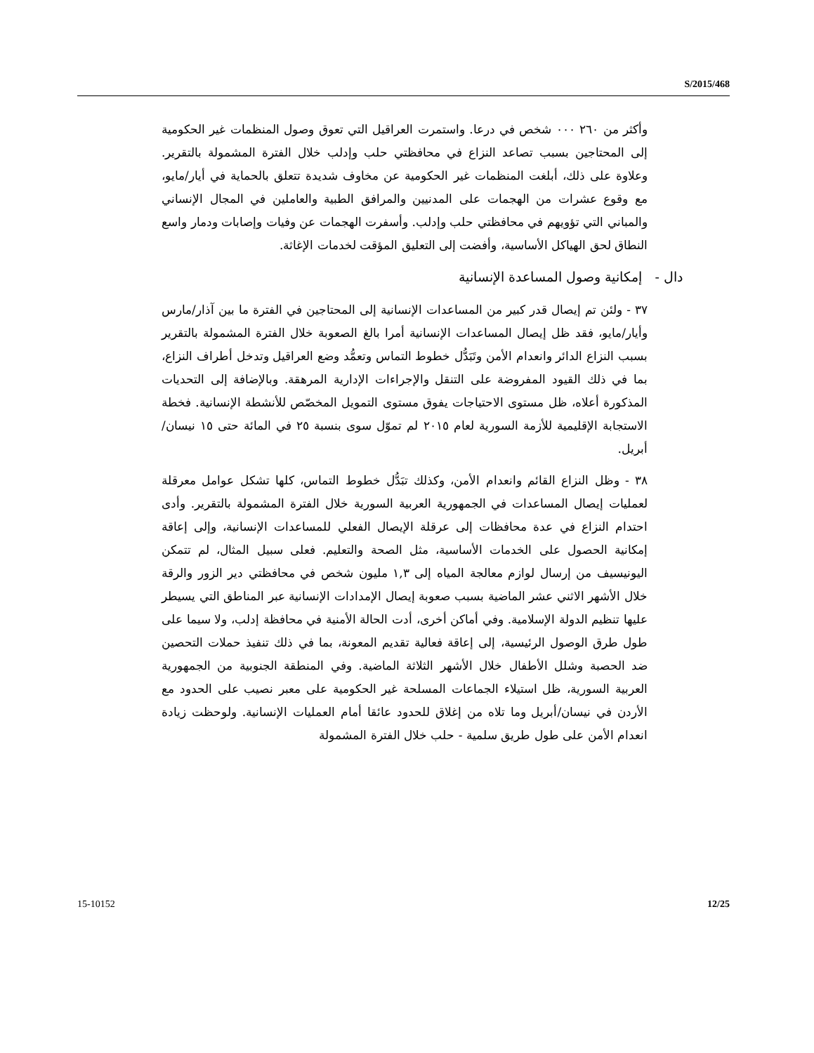S/2015/468
وأكثر من ٢٦٠ ٠٠٠ شخص في درعا. واستمرت العراقيل التي تعوق وصول المنظمات غير الحكومية إلى المحتاجين بسبب تصاعد النزاع في محافظتي حلب وإدلب خلال الفترة المشمولة بالتقرير. وعلاوة على ذلك، أبلغت المنظمات غير الحكومية عن مخاوف شديدة تتعلق بالحماية في أيار/مايو، مع وقوع عشرات من الهجمات على المدنيين والمرافق الطبية والعاملين في المجال الإنساني والمباني التي تؤويهم في محافظتي حلب وإدلب. وأسفرت الهجمات عن وفيات وإصابات ودمار واسع النطاق لحق الهياكل الأساسية، وأفضت إلى التعليق المؤقت لخدمات الإغاثة.
دال - إمكانية وصول المساعدة الإنسانية
٣٧ - ولئن تم إيصال قدر كبير من المساعدات الإنسانية إلى المحتاجين في الفترة ما بين آذار/مارس وأيار/مايو، فقد ظل إيصال المساعدات الإنسانية أمرا بالغ الصعوبة خلال الفترة المشمولة بالتقرير بسبب النزاع الدائر وانعدام الأمن وتَبَدُّل خطوط التماس وتعمُّد وضع العراقيل وتدخل أطراف النزاع، بما في ذلك القيود المفروضة على التنقل والإجراءات الإدارية المرهقة. وبالإضافة إلى التحديات المذكورة أعلاه، ظل مستوى الاحتياجات يفوق مستوى التمويل المخصّص للأنشطة الإنسانية. فخطة الاستجابة الإقليمية للأزمة السورية لعام ٢٠١٥ لم تموّل سوى بنسبة ٢٥ في المائة حتى ١٥ نيسان/أبريل.
٣٨ - وظل النزاع القائم وانعدام الأمن، وكذلك تبَدُّل خطوط التماس، كلها تشكل عوامل معرقلة لعمليات إيصال المساعدات في الجمهورية العربية السورية خلال الفترة المشمولة بالتقرير. وأدى احتدام النزاع في عدة محافظات إلى عرقلة الإيصال الفعلي للمساعدات الإنسانية، وإلى إعاقة إمكانية الحصول على الخدمات الأساسية، مثل الصحة والتعليم. فعلى سبيل المثال، لم تتمكن اليونيسيف من إرسال لوازم معالجة المياه إلى ١,٣ مليون شخص في محافظتي دير الزور والرقة خلال الأشهر الاثني عشر الماضية بسبب صعوبة إيصال الإمدادات الإنسانية عبر المناطق التي يسيطر عليها تنظيم الدولة الإسلامية. وفي أماكن أخرى، أدت الحالة الأمنية في محافظة إدلب، ولا سيما على طول طرق الوصول الرئيسية، إلى إعاقة فعالية تقديم المعونة، بما في ذلك تنفيذ حملات التحصين ضد الحصبة وشلل الأطفال خلال الأشهر الثلاثة الماضية. وفي المنطقة الجنوبية من الجمهورية العربية السورية، ظل استيلاء الجماعات المسلحة غير الحكومية على معبر نصيب على الحدود مع الأردن في نيسان/أبريل وما تلاه من إغلاق للحدود عائقا أمام العمليات الإنسانية. ولوحظت زيادة انعدام الأمن على طول طريق سلمية - حلب خلال الفترة المشمولة
15-10152 12/25